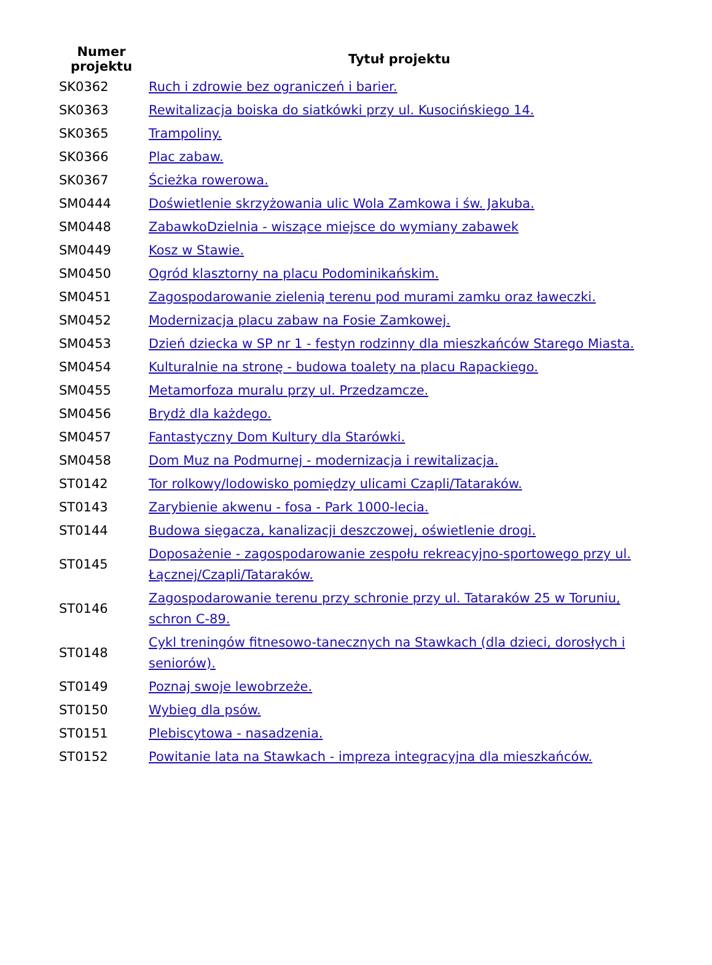| Numer projektu | Tytuł projektu |
| --- | --- |
| SK0362 | Ruch i zdrowie bez ograniczeń i barier. |
| SK0363 | Rewitalizacja boiska do siatkówki przy ul. Kusocińskiego 14. |
| SK0365 | Trampoliny. |
| SK0366 | Plac zabaw. |
| SK0367 | Ścieżka rowerowa. |
| SM0444 | Doświetlenie skrzyżowania ulic Wola Zamkowa i św. Jakuba. |
| SM0448 | ZabawkoDzielnia - wiszące miejsce do wymiany zabawek |
| SM0449 | Kosz w Stawie. |
| SM0450 | Ogród klasztorny na placu Podominikańskim. |
| SM0451 | Zagospodarowanie zielenią terenu pod murami zamku oraz ławeczki. |
| SM0452 | Modernizacja placu zabaw na Fosie Zamkowej. |
| SM0453 | Dzień dziecka w SP nr 1 - festyn rodzinny dla mieszkańców Starego Miasta. |
| SM0454 | Kulturalnie na stronę - budowa toalety na placu Rapackiego. |
| SM0455 | Metamorfoza muralu przy ul. Przedzamcze. |
| SM0456 | Brydż dla każdego. |
| SM0457 | Fantastyczny Dom Kultury dla Starówki. |
| SM0458 | Dom Muz na Podmurnej - modernizacja i rewitalizacja. |
| ST0142 | Tor rolkowy/lodowisko pomiędzy ulicami Czapli/Tataraków. |
| ST0143 | Zarybienie akwenu - fosa - Park 1000-lecia. |
| ST0144 | Budowa sięgacza, kanalizacji deszczowej, oświetlenie drogi. |
| ST0145 | Doposażenie - zagospodarowanie zespołu rekreacyjno-sportowego przy ul. Łącznej/Czapli/Tataraków. |
| ST0146 | Zagospodarowanie terenu przy schronie przy ul. Tataraków 25 w Toruniu, schron C-89. |
| ST0148 | Cykl treningów fitnesowo-tanecznych na Stawkach (dla dzieci, dorosłych i seniorów). |
| ST0149 | Poznaj swoje lewobrzeże. |
| ST0150 | Wybieg dla psów. |
| ST0151 | Plebiscytowa - nasadzenia. |
| ST0152 | Powitanie lata na Stawkach - impreza integracyjna dla mieszkańców. |